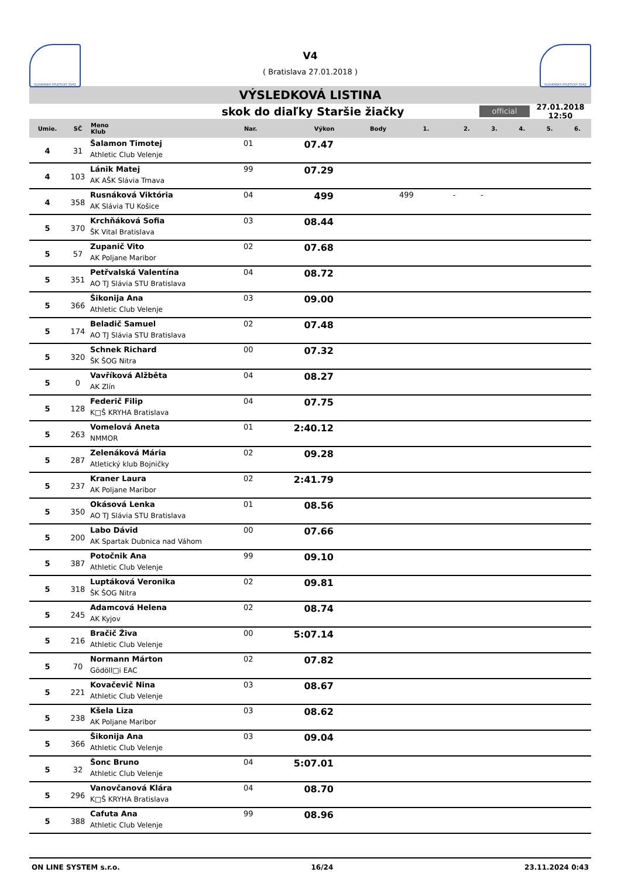SLOVENSKÝ ATLETICKÝ ZVÄZ
V4
( Bratislava 27.01.2018 )
SLOVENSKÝ ATLETICKÝ ZVÄZ
VÝSLEDKOVÁ LISTINA
skok do diaľky Staršie žiačky
official
27.01.2018 12:50
| Umie. | SČ | Meno Klub | Nar. | Výkon | Body | 1. | 2. | 3. | 4. | 5. | 6. |
| --- | --- | --- | --- | --- | --- | --- | --- | --- | --- | --- | --- |
| 4 | 31 | Šalamon Timotej Athletic Club Velenje | 01 | 07.47 | | | | | | | |
| 4 | 103 | Lánik Matej AK AŠK Slávia Trnava | 99 | 07.29 | | | | | | | |
| 4 | 358 | Rusnáková Viktória AK Slávia TU Košice | 04 | 499 | | 499 | - | - | | | |
| 5 | 370 | Krchňáková Sofia ŠK Vital Bratislava | 03 | 08.44 | | | | | | | |
| 5 | 57 | Zupanič Vito AK Poljane Maribor | 02 | 07.68 | | | | | | | |
| 5 | 351 | Petřvalská Valentína AO TJ Slávia STU Bratislava | 04 | 08.72 | | | | | | | |
| 5 | 366 | Šikonija Ana Athletic Club Velenje | 03 | 09.00 | | | | | | | |
| 5 | 174 | Beladič Samuel AO TJ Slávia STU Bratislava | 02 | 07.48 | | | | | | | |
| 5 | 320 | Schnek Richard ŠK ŠOG Nitra | 00 | 07.32 | | | | | | | |
| 5 | 0 | Vavříková Alžběta AK Zlín | 04 | 08.27 | | | | | | | |
| 5 | 128 | Federič Filip K□Š KRYHA Bratislava | 04 | 07.75 | | | | | | | |
| 5 | 263 | Vomelová Aneta NMMOR | 01 | 2:40.12 | | | | | | | |
| 5 | 287 | Zelenáková Mária Atletický klub Bojničky | 02 | 09.28 | | | | | | | |
| 5 | 237 | Kraner Laura AK Poljane Maribor | 02 | 2:41.79 | | | | | | | |
| 5 | 350 | Okásová Lenka AO TJ Slávia STU Bratislava | 01 | 08.56 | | | | | | | |
| 5 | 200 | Labo Dávid AK Spartak Dubnica nad Váhom | 00 | 07.66 | | | | | | | |
| 5 | 387 | Potočnik Ana Athletic Club Velenje | 99 | 09.10 | | | | | | | |
| 5 | 318 | Luptáková Veronika ŠK ŠOG Nitra | 02 | 09.81 | | | | | | | |
| 5 | 245 | Adamcová Helena AK Kyjov | 02 | 08.74 | | | | | | | |
| 5 | 216 | Bračič Živa Athletic Club Velenje | 00 | 5:07.14 | | | | | | | |
| 5 | 70 | Normann Márton Gödöll□i EAC | 02 | 07.82 | | | | | | | |
| 5 | 221 | Kovačevič Nina Athletic Club Velenje | 03 | 08.67 | | | | | | | |
| 5 | 238 | Kšela Liza AK Poljane Maribor | 03 | 08.62 | | | | | | | |
| 5 | 366 | Šikonija Ana Athletic Club Velenje | 03 | 09.04 | | | | | | | |
| 5 | 32 | Šonc Bruno Athletic Club Velenje | 04 | 5:07.01 | | | | | | | |
| 5 | 296 | Vanovčanová Klára K□Š KRYHA Bratislava | 04 | 08.70 | | | | | | | |
| 5 | 388 | Cafuta Ana Athletic Club Velenje | 99 | 08.96 | | | | | | | |
ON LINE SYSTEM s.r.o. 16/24 23.11.2024 0:43